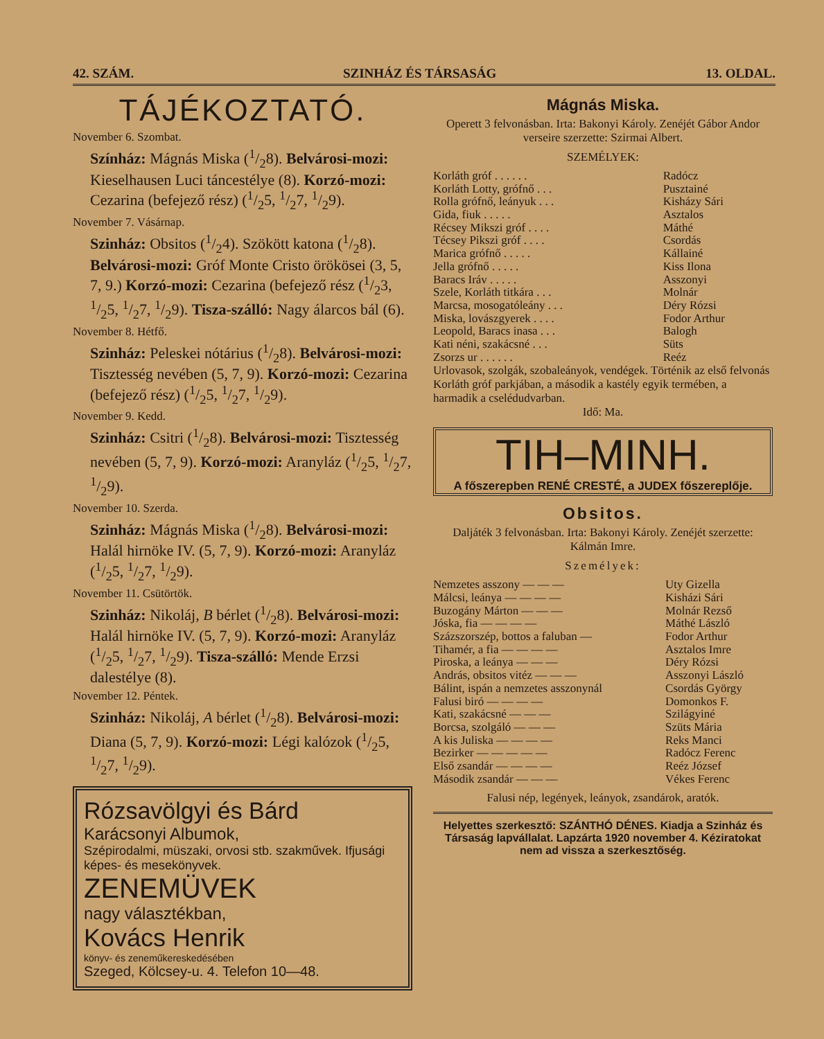42. SZÁM. SZINHÁZ ÉS TÁRSASÁG 13. OLDAL.
TÁJÉKOZTATÓ.
November 6. Szombat.
Színház: Mágnás Miska (1/28). Belvárosi-mozi: Kieselhausen Luci táncestélye (8). Korzó-mozi: Cezarina (befejező rész) (1/25, 1/27, 1/29).
November 7. Vásárnap.
Szinház: Obsitos (1/24). Szökött katona (1/28). Belvárosi-mozi: Gróf Monte Cristo örökösei (3, 5, 7, 9.) Korzó-mozi: Cezarina (befejező rész (1/23, 1/25, 1/27, 1/29). Tisza-szálló: Nagy álarcos bál (6).
November 8. Hétfő.
Szinház: Peleskei nótárius (1/28). Belvárosi-mozi: Tisztesség nevében (5, 7, 9). Korzó-mozi: Cezarina (befejező rész) (1/25, 1/27, 1/29).
November 9. Kedd.
Szinház: Csitri (1/28). Belvárosi-mozi: Tisztesség nevében (5, 7, 9). Korzó-mozi: Aranyláz (1/25, 1/27, 1/29).
November 10. Szerda.
Szinház: Mágnás Miska (1/28). Belvárosi-mozi: Halál hirnöke IV. (5, 7, 9). Korzó-mozi: Aranyláz (1/25, 1/27, 1/29).
November 11. Csütörtök.
Szinház: Nikoláj, B bérlet (1/28). Belvárosi-mozi: Halál hirnöke IV. (5, 7, 9). Korzó-mozi: Aranyláz (1/25, 1/27, 1/29). Tisza-szálló: Mende Erzsi dalestélye (8).
November 12. Péntek.
Szinház: Nikoláj, A bérlet (1/28). Belvárosi-mozi: Diana (5, 7, 9). Korzó-mozi: Légi kalózok (1/25, 1/27, 1/29).
Rózsavölgyi és Bárd
Karácsonyi Albumok,
Szépirodalmi, müszaki, orvosi stb. szakművek. Ifjusági képes- és mesekönyvek.
ZENEMÜVEK
nagy választékban,
Kovács Henrik
könyv- és zeneműkereskedésében
Szeged, Kölcsey-u. 4. Telefon 10—48.
Mágnás Miska.
Operett 3 felvonásban. Irta: Bakonyi Károly. Zenéjét Gábor Andor verseire szerzette: Szirmai Albert.
SZEMÉLYEK:
| Korláth gróf . . . . . . | Radócz |
| Korláth Lotty, grófnő . . . | Pusztainé |
| Rolla grófnő, leányuk . . . | Kisházy Sári |
| Gida, fiuk . . . . . | Asztalos |
| Récsey Mikszi gróf . . . . | Máthé |
| Técsey Pikszi gróf . . . . | Csordás |
| Marica grófnő . . . . . | Kállainé |
| Jella grófnő . . . . . | Kiss Ilona |
| Baracs Iráv . . . . . | Asszonyi |
| Szele, Korláth titkára . . . | Molnár |
| Marcsa, mosogatóleány . . . | Déry Rózsi |
| Miska, lovászgyerek . . . . | Fodor Arthur |
| Leopold, Baracs inasa . . . | Balogh |
| Kati néni, szakácsné . . . | Süts |
| Zsorzs ur . . . . . . | Reéz |
Urlovasok, szolgák, szobaleányok, vendégek. Történik az első felvonás Korláth gróf parkjában, a második a kastély egyik termében, a harmadik a cselédudvarban.
Idő: Ma.
TIH–MINH.
A főszerepben RENÉ CRESTÉ, a JUDEX főszereplője.
Obsitos.
Daljáték 3 felvonásban. Irta: Bakonyi Károly. Zenéjét szerzette: Kálmán Imre.
Személyek:
| Nemzetes asszony — — — | Uty Gizella |
| Málcsi, leánya — — — — | Kisházi Sári |
| Buzogány Márton — — — | Molnár Rezső |
| Jóska, fia — — — — | Máthé László |
| Százszorszép, bottos a faluban — | Fodor Arthur |
| Tihamér, a fia — — — — | Asztalos Imre |
| Piroska, a leánya — — — | Déry Rózsi |
| András, obsitos vitéz — — — | Asszonyi László |
| Bálint, ispán a nemzetes asszonynál | Csordás György |
| Falusi biró — — — — | Domonkos F. |
| Kati, szakácsné — — — | Szilágyiné |
| Borcsa, szolgáló — — — | Szüts Mária |
| A kis Juliska — — — — | Reks Manci |
| Bezirker — — — — — | Radócz Ferenc |
| Első zsandár — — — — | Reéz József |
| Második zsandár — — — | Vékes Ferenc |
Falusi nép, legények, leányok, zsandárok, aratók.
Helyettes szerkesztő: SZÁNTHÓ DÉNES. Kiadja a Szinház és Társaság lapvállalat. Lapzárta 1920 november 4. Kéziratokat nem ad vissza a szerkesztőség.